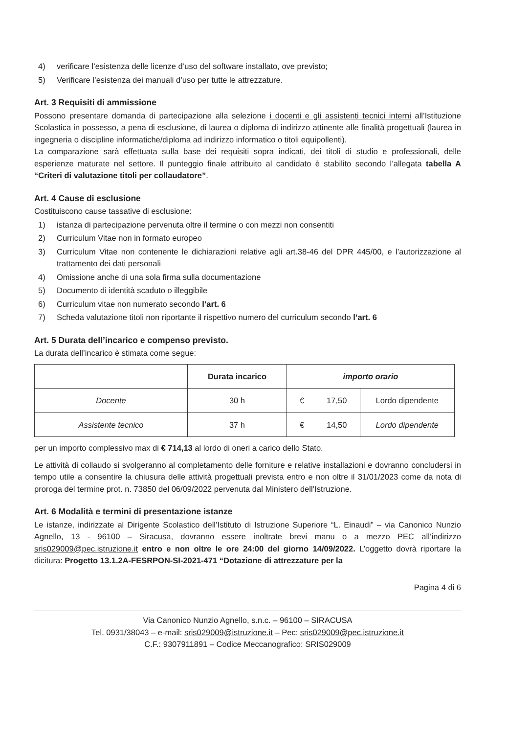4) verificare l’esistenza delle licenze d’uso del software installato, ove previsto;
5) Verificare l’esistenza dei manuali d’uso per tutte le attrezzature.
Art. 3 Requisiti di ammissione
Possono presentare domanda di partecipazione alla selezione i docenti e gli assistenti tecnici interni all’Istituzione Scolastica in possesso, a pena di esclusione, di laurea o diploma di indirizzo attinente alle finalità progettuali (laurea in ingegneria o discipline informatiche/diploma ad indirizzo informatico o titoli equipollenti).
La comparazione sarà effettuata sulla base dei requisiti sopra indicati, dei titoli di studio e professionali, delle esperienze maturate nel settore. Il punteggio finale attribuito al candidato è stabilito secondo l’allegata tabella A “Criteri di valutazione titoli per collaudatore”.
Art. 4 Cause di esclusione
Costituiscono cause tassative di esclusione:
1) istanza di partecipazione pervenuta oltre il termine o con mezzi non consentiti
2) Curriculum Vitae non in formato europeo
3) Curriculum Vitae non contenente le dichiarazioni relative agli art.38-46 del DPR 445/00, e l’autorizzazione al trattamento dei dati personali
4) Omissione anche di una sola firma sulla documentazione
5) Documento di identità scaduto o illeggibile
6) Curriculum vitae non numerato secondo l’art. 6
7) Scheda valutazione titoli non riportante il rispettivo numero del curriculum secondo l’art. 6
Art. 5 Durata dell’incarico e compenso previsto.
La durata dell’incarico è stimata come segue:
| | Durata incarico | importo orario | |
| --- | --- | --- | --- |
| Docente | 30 h | € 17,50 | Lordo dipendente |
| Assistente tecnico | 37 h | € 14,50 | Lordo dipendente |
per un importo complessivo max di € 714,13 al lordo di oneri a carico dello Stato.
Le attività di collaudo si svolgeranno al completamento delle forniture e relative installazioni e dovranno concludersi in tempo utile a consentire la chiusura delle attività progettuali prevista entro e non oltre il 31/01/2023 come da nota di proroga del termine prot. n. 73850 del 06/09/2022 pervenuta dal Ministero dell’Istruzione.
Art. 6 Modalità e termini di presentazione istanze
Le istanze, indirizzate al Dirigente Scolastico dell’Istituto di Istruzione Superiore “L. Einaudi” – via Canonico Nunzio Agnello, 13 - 96100 – Siracusa, dovranno essere inoltrate brevi manu o a mezzo PEC all’indirizzo sris029009@pec.istruzione.it entro e non oltre le ore 24:00 del giorno 14/09/2022. L’oggetto dovrà riportare la dicitura: Progetto 13.1.2A-FESRPON-SI-2021-471 “Dotazione di attrezzature per la
Pagina 4 di 6
Via Canonico Nunzio Agnello, s.n.c. – 96100 – SIRACUSA
Tel. 0931/38043 – e-mail: sris029009@istruzione.it – Pec: sris029009@pec.istruzione.it
C.F.: 9307911891 – Codice Meccanografico: SRIS029009